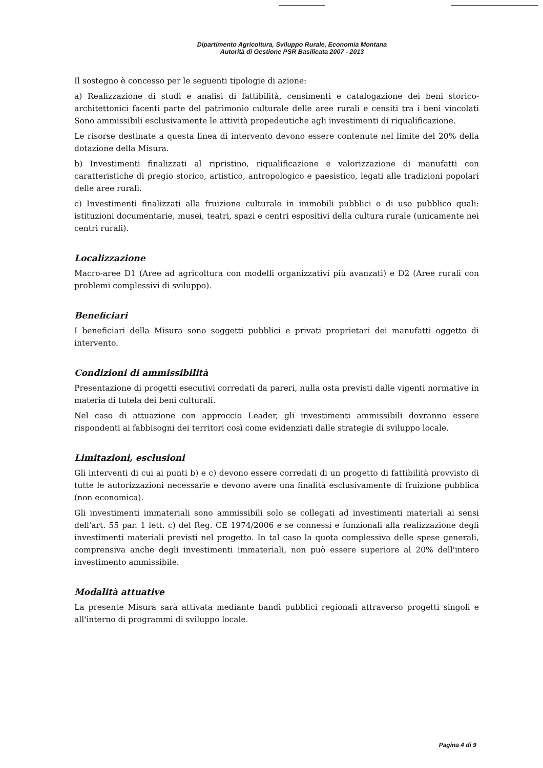Dipartimento Agricoltura, Sviluppo Rurale, Economia Montana
Autorità di Gestione PSR Basilicata 2007 - 2013
Il sostegno è concesso per le seguenti tipologie di azione:
a) Realizzazione di studi e analisi di fattibilità, censimenti e catalogazione dei beni storico-architettonici facenti parte del patrimonio culturale delle aree rurali e censiti tra i beni vincolati Sono ammissibili esclusivamente le attività propedeutiche agli investimenti di riqualificazione.
Le risorse destinate a questa linea di intervento devono essere contenute nel limite del 20% della dotazione della Misura.
b) Investimenti finalizzati al ripristino, riqualificazione e valorizzazione di manufatti con caratteristiche di pregio storico, artistico, antropologico e paesistico, legati alle tradizioni popolari delle aree rurali.
c) Investimenti finalizzati alla fruizione culturale in immobili pubblici o di uso pubblico quali: istituzioni documentarie, musei, teatri, spazi e centri espositivi della cultura rurale (unicamente nei centri rurali).
Localizzazione
Macro-aree D1 (Aree ad agricoltura con modelli organizzativi più avanzati) e D2 (Aree rurali con problemi complessivi di sviluppo).
Beneficiari
I beneficiari della Misura sono soggetti pubblici e privati proprietari dei manufatti oggetto di intervento.
Condizioni di ammissibilità
Presentazione di progetti esecutivi corredati da pareri, nulla osta previsti dalle vigenti normative in materia di tutela dei beni culturali.
Nel caso di attuazione con approccio Leader, gli investimenti ammissibili dovranno essere rispondenti ai fabbisogni dei territori così come evidenziati dalle strategie di sviluppo locale.
Limitazioni, esclusioni
Gli interventi di cui ai punti b) e c) devono essere corredati di un progetto di fattibilità provvisto di tutte le autorizzazioni necessarie e devono avere una finalità esclusivamente di fruizione pubblica (non economica).
Gli investimenti immateriali sono ammissibili solo se collegati ad investimenti materiali ai sensi dell'art. 55 par. 1 lett. c) del Reg. CE 1974/2006 e se connessi e funzionali alla realizzazione degli investimenti materiali previsti nel progetto. In tal caso la quota complessiva delle spese generali, comprensiva anche degli investimenti immateriali, non può essere superiore al 20% dell'intero investimento ammissibile.
Modalità attuative
La presente Misura sarà attivata mediante bandi pubblici regionali attraverso progetti singoli e all'interno di programmi di sviluppo locale.
Pagina 4 di 9